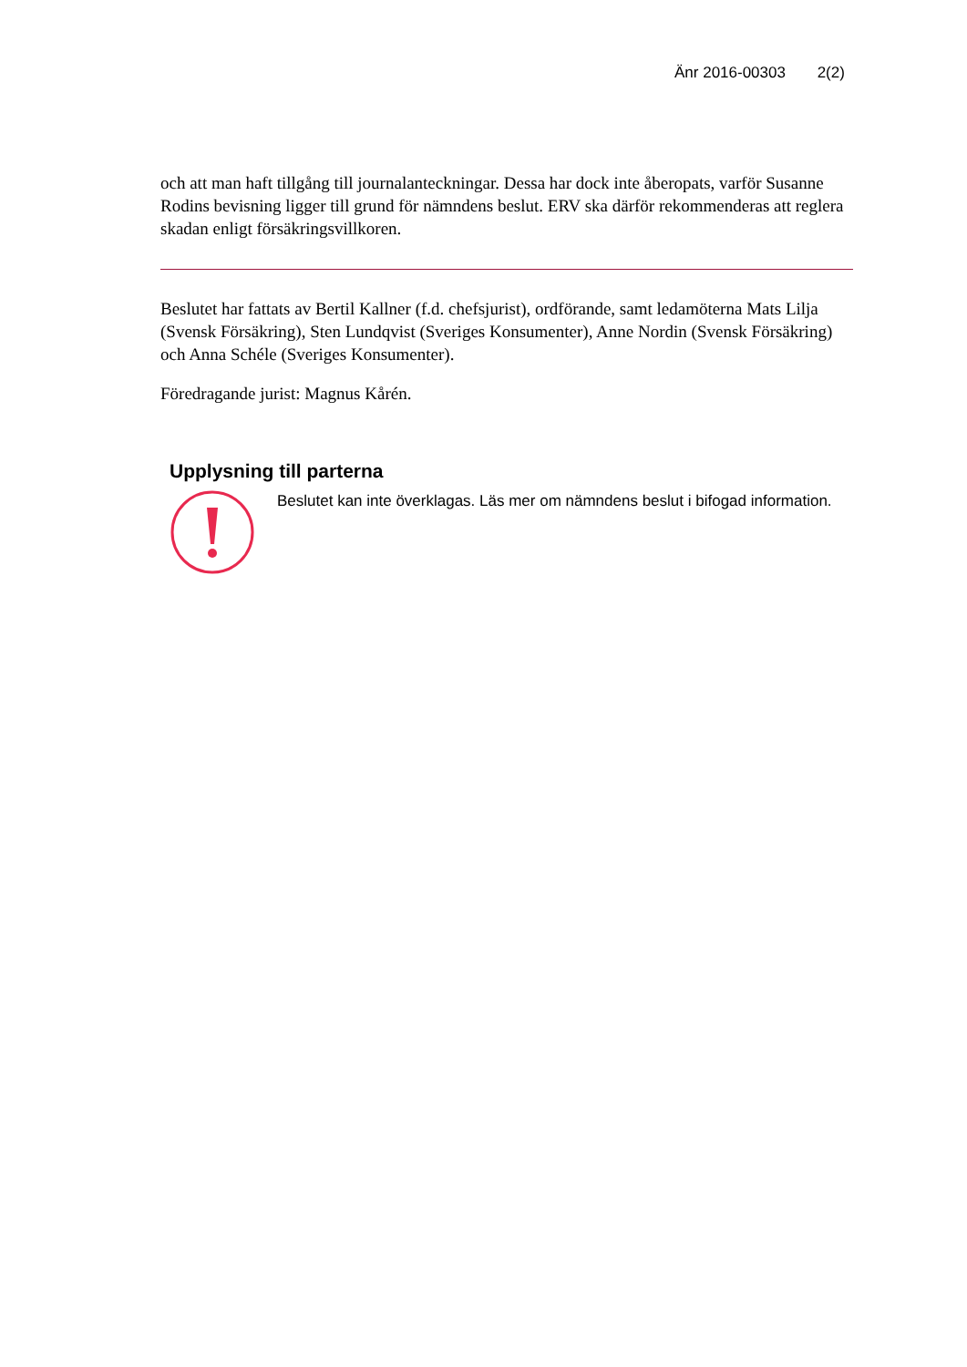Änr 2016-00303 2(2)
och att man haft tillgång till journalanteckningar. Dessa har dock inte åberopats, varför Susanne Rodins bevisning ligger till grund för nämndens beslut. ERV ska därför rekommenderas att reglera skadan enligt försäkringsvillkoren.
Beslutet har fattats av Bertil Kallner (f.d. chefsjurist), ordförande, samt ledamöterna Mats Lilja (Svensk Försäkring), Sten Lundqvist (Sveriges Konsumenter), Anne Nordin (Svensk Försäkring) och Anna Schéle (Sveriges Konsumenter).
Föredragande jurist: Magnus Kårén.
Upplysning till parterna
Beslutet kan inte överklagas. Läs mer om nämndens beslut i bifogad information.